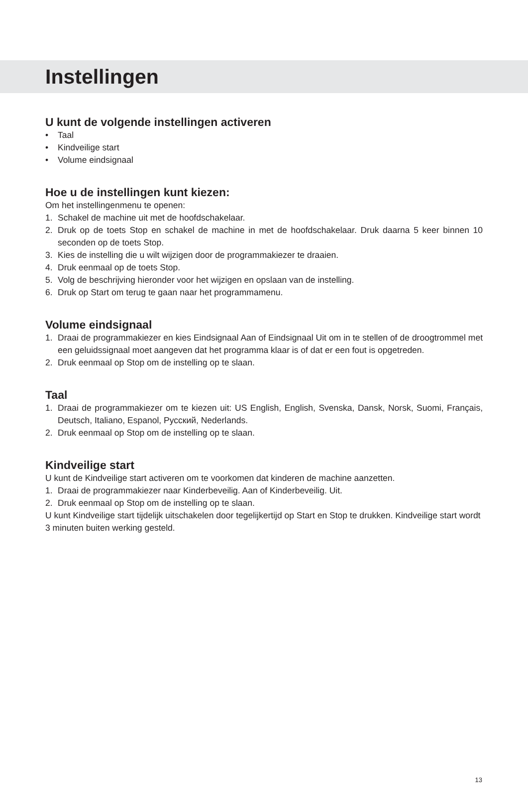Instellingen
U kunt de volgende instellingen activeren
• Taal
• Kindveilige start
• Volume eindsignaal
Hoe u de instellingen kunt kiezen:
Om het instellingenmenu te openen:
1. Schakel de machine uit met de hoofdschakelaar.
2. Druk op de toets Stop en schakel de machine in met de hoofdschakelaar. Druk daarna 5 keer binnen 10 seconden op de toets Stop.
3. Kies de instelling die u wilt wijzigen door de programmakiezer te draaien.
4. Druk eenmaal op de toets Stop.
5. Volg de beschrijving hieronder voor het wijzigen en opslaan van de instelling.
6. Druk op Start om terug te gaan naar het programmamenu.
Volume eindsignaal
1. Draai de programmakiezer en kies Eindsignaal Aan of Eindsignaal Uit om in te stellen of de droogtrommel met een geluidssignaal moet aangeven dat het programma klaar is of dat er een fout is opgetreden.
2. Druk eenmaal op Stop om de instelling op te slaan.
Taal
1. Draai de programmakiezer om te kiezen uit: US English, English, Svenska, Dansk, Norsk, Suomi, Français, Deutsch, Italiano, Espanol, Русский, Nederlands.
2. Druk eenmaal op Stop om de instelling op te slaan.
Kindveilige start
U kunt de Kindveilige start activeren om te voorkomen dat kinderen de machine aanzetten.
1. Draai de programmakiezer naar Kinderbeveilig. Aan of Kinderbeveilig. Uit.
2. Druk eenmaal op Stop om de instelling op te slaan.
U kunt Kindveilige start tijdelijk uitschakelen door tegelijkertijd op Start en Stop te drukken. Kindveilige start wordt 3 minuten buiten werking gesteld.
13